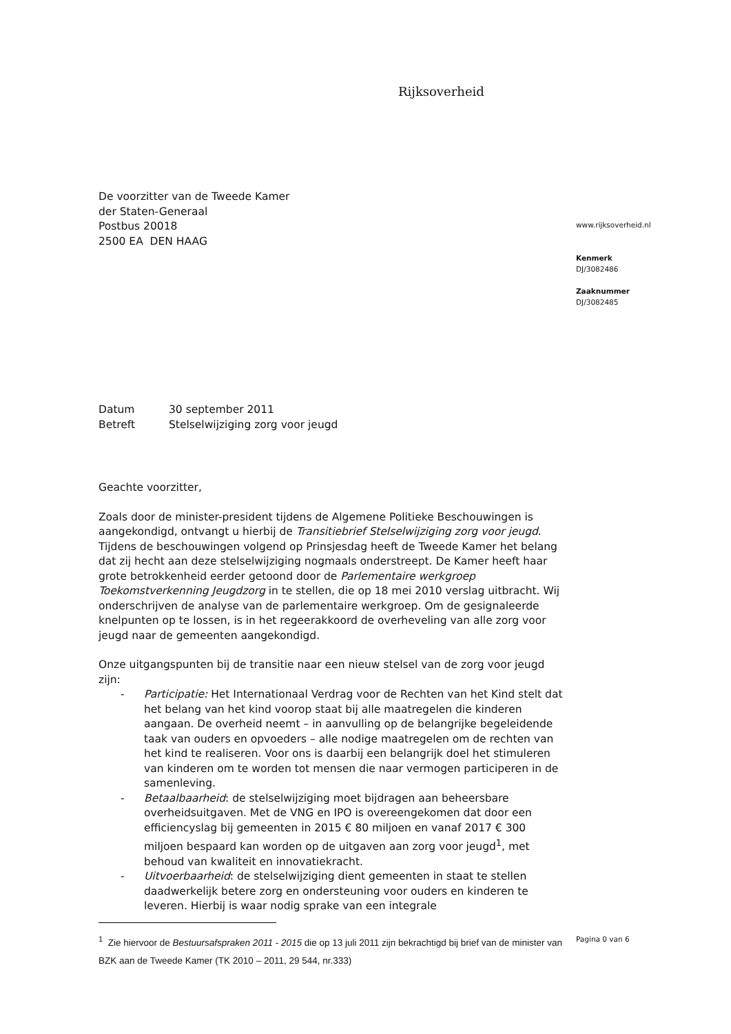Rijksoverheid
De voorzitter van de Tweede Kamer
der Staten-Generaal
Postbus 20018
2500 EA DEN HAAG
| Datum | 30 september 2011 |
| Betreft | Stelselwijziging zorg voor jeugd |
Geachte voorzitter,
Zoals door de minister-president tijdens de Algemene Politieke Beschouwingen is aangekondigd, ontvangt u hierbij de Transitiebrief Stelselwijziging zorg voor jeugd. Tijdens de beschouwingen volgend op Prinsjesdag heeft de Tweede Kamer het belang dat zij hecht aan deze stelselwijziging nogmaals onderstreept. De Kamer heeft haar grote betrokkenheid eerder getoond door de Parlementaire werkgroep Toekomstverkenning Jeugdzorg in te stellen, die op 18 mei 2010 verslag uitbracht. Wij onderschrijven de analyse van de parlementaire werkgroep. Om de gesignaleerde knelpunten op te lossen, is in het regeerakkoord de overheveling van alle zorg voor jeugd naar de gemeenten aangekondigd.
Onze uitgangspunten bij de transitie naar een nieuw stelsel van de zorg voor jeugd zijn:
- Participatie: Het Internationaal Verdrag voor de Rechten van het Kind stelt dat het belang van het kind voorop staat bij alle maatregelen die kinderen aangaan. De overheid neemt – in aanvulling op de belangrijke begeleidende taak van ouders en opvoeders – alle nodige maatregelen om de rechten van het kind te realiseren. Voor ons is daarbij een belangrijk doel het stimuleren van kinderen om te worden tot mensen die naar vermogen participeren in de samenleving.
- Betaalbaarheid: de stelselwijziging moet bijdragen aan beheersbare overheidsuitgaven. Met de VNG en IPO is overeengekomen dat door een efficiencyslag bij gemeenten in 2015 € 80 miljoen en vanaf 2017 € 300 miljoen bespaard kan worden op de uitgaven aan zorg voor jeugd<sup>1</sup>, met behoud van kwaliteit en innovatiekracht.
- Uitvoerbaarheid: de stelselwijziging dient gemeenten in staat te stellen daadwerkelijk betere zorg en ondersteuning voor ouders en kinderen te leveren. Hierbij is waar nodig sprake van een integrale
<sup>1</sup> Zie hiervoor de Bestuursafspraken 2011 - 2015 die op 13 juli 2011 zijn bekrachtigd bij brief van de minister van BZK aan de Tweede Kamer (TK 2010 – 2011, 29 544, nr.333)
www.rijksoverheid.nl
Kenmerk
DJ/3082486
Zaaknummer
DJ/3082485
Pagina 0 van 6